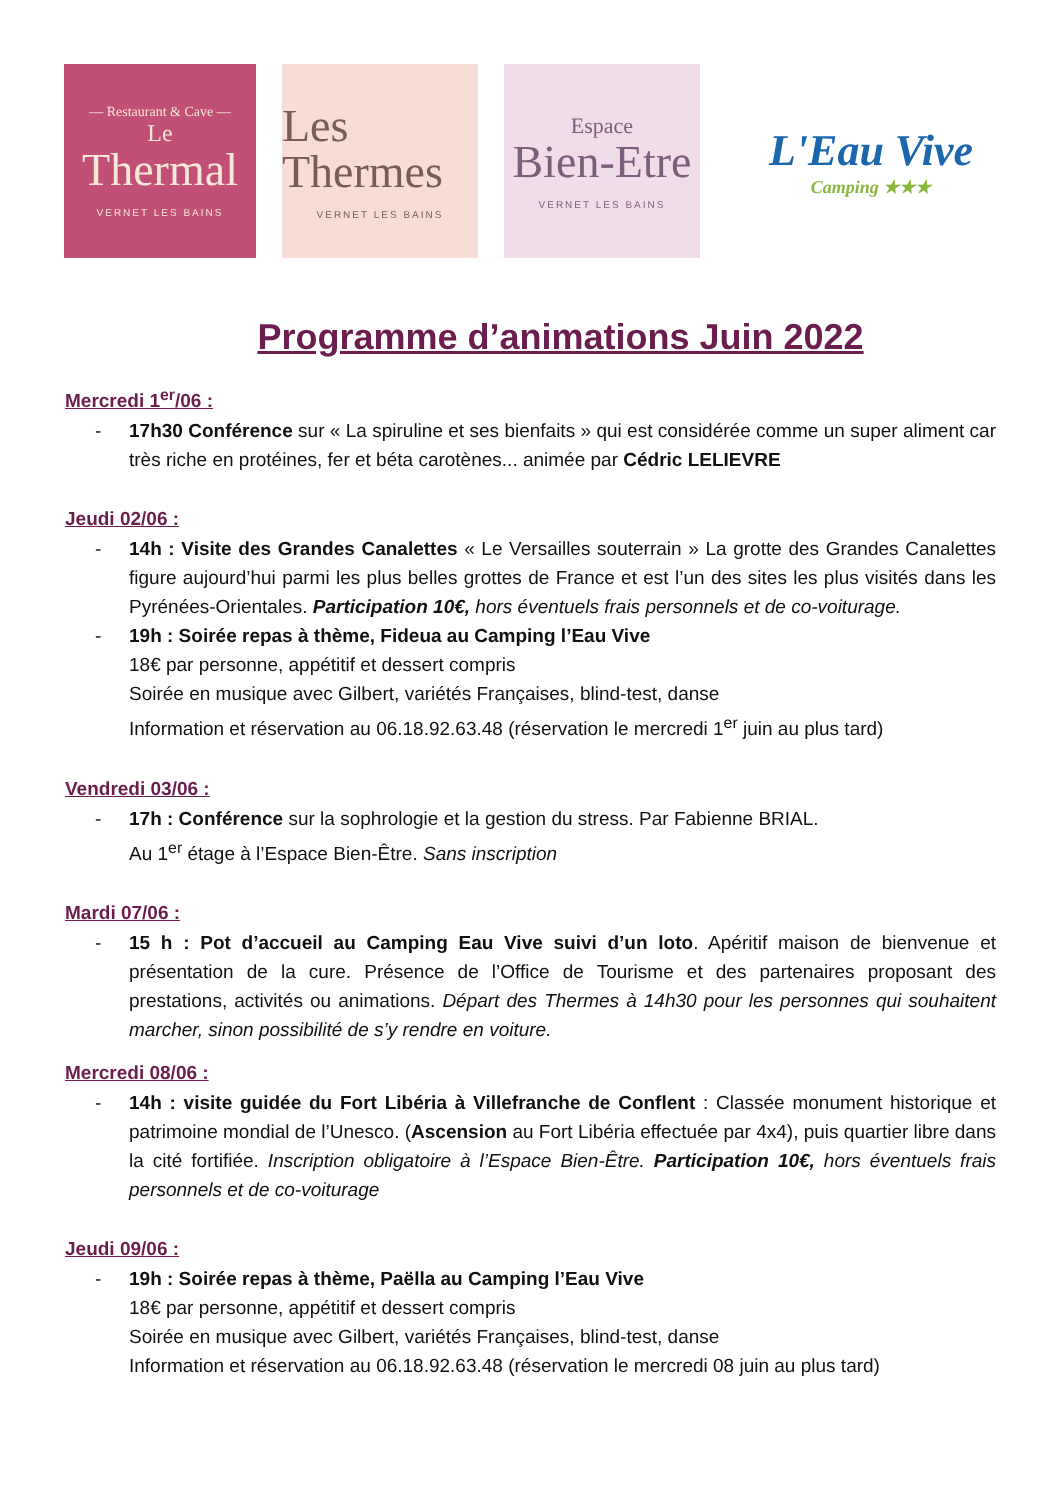— Restaurant & Cave —
Le
Thermal
VERNET LES BAINS
Les Thermes
VERNET LES BAINS
Espace
Bien-Etre
VERNET LES BAINS
L'Eau Vive
Camping ★★★
Programme d’animations Juin 2022
Mercredi 1<sup>er</sup>/06 :
- 17h30 Conférence sur « La spiruline et ses bienfaits » qui est considérée comme un super aliment car très riche en protéines, fer et béta carotènes... animée par Cédric LELIEVRE
Jeudi 02/06 :
- 14h : Visite des Grandes Canalettes « Le Versailles souterrain » La grotte des Grandes Canalettes figure aujourd’hui parmi les plus belles grottes de France et est l’un des sites les plus visités dans les Pyrénées-Orientales. Participation 10€, hors éventuels frais personnels et de co-voiturage.
- 19h : Soirée repas à thème, Fideua au Camping l’Eau Vive
18€ par personne, appétitif et dessert compris
Soirée en musique avec Gilbert, variétés Françaises, blind-test, danse
Information et réservation au 06.18.92.63.48 (réservation le mercredi 1<sup>er</sup> juin au plus tard)
Vendredi 03/06 :
- 17h : Conférence sur la sophrologie et la gestion du stress. Par Fabienne BRIAL.
Au 1<sup>er</sup> étage à l’Espace Bien-Être. Sans inscription
Mardi 07/06 :
- 15 h : Pot d’accueil au Camping Eau Vive suivi d’un loto. Apéritif maison de bienvenue et présentation de la cure. Présence de l’Office de Tourisme et des partenaires proposant des prestations, activités ou animations. Départ des Thermes à 14h30 pour les personnes qui souhaitent marcher, sinon possibilité de s’y rendre en voiture.
Mercredi 08/06 :
- 14h : visite guidée du Fort Libéria à Villefranche de Conflent : Classée monument historique et patrimoine mondial de l’Unesco. (Ascension au Fort Libéria effectuée par 4x4), puis quartier libre dans la cité fortifiée. Inscription obligatoire à l’Espace Bien-Être. Participation 10€, hors éventuels frais personnels et de co-voiturage
Jeudi 09/06 :
- 19h : Soirée repas à thème, Paëlla au Camping l’Eau Vive
18€ par personne, appétitif et dessert compris
Soirée en musique avec Gilbert, variétés Françaises, blind-test, danse
Information et réservation au 06.18.92.63.48 (réservation le mercredi 08 juin au plus tard)